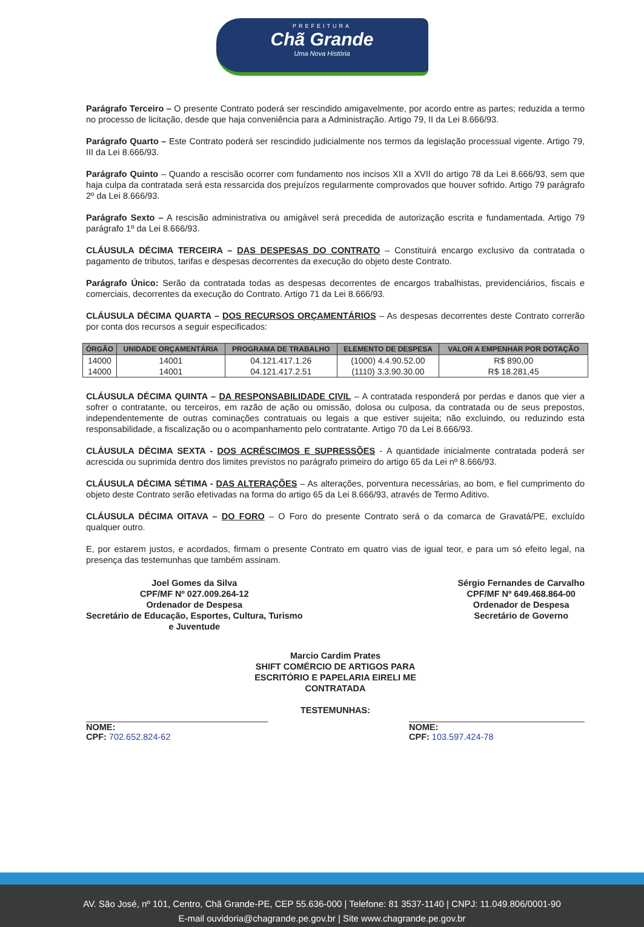PREFEITURA
Chã Grande
Uma Nova História
Parágrafo Terceiro – O presente Contrato poderá ser rescindido amigavelmente, por acordo entre as partes; reduzida a termo no processo de licitação, desde que haja conveniência para a Administração. Artigo 79, II da Lei 8.666/93.
Parágrafo Quarto – Este Contrato poderá ser rescindido judicialmente nos termos da legislação processual vigente. Artigo 79, III da Lei 8.666/93.
Parágrafo Quinto – Quando a rescisão ocorrer com fundamento nos incisos XII a XVII do artigo 78 da Lei 8.666/93, sem que haja culpa da contratada será esta ressarcida dos prejuízos regularmente comprovados que houver sofrido. Artigo 79 parágrafo 2º da Lei 8.666/93.
Parágrafo Sexto – A rescisão administrativa ou amigável será precedida de autorização escrita e fundamentada. Artigo 79 parágrafo 1º da Lei 8.666/93.
CLÁUSULA DÉCIMA TERCEIRA – DAS DESPESAS DO CONTRATO – Constituirá encargo exclusivo da contratada o pagamento de tributos, tarifas e despesas decorrentes da execução do objeto deste Contrato.
Parágrafo Único: Serão da contratada todas as despesas decorrentes de encargos trabalhistas, previdenciários, fiscais e comerciais, decorrentes da execução do Contrato. Artigo 71 da Lei 8.666/93.
CLÁUSULA DÉCIMA QUARTA – DOS RECURSOS ORÇAMENTÁRIOS – As despesas decorrentes deste Contrato correrão por conta dos recursos a seguir especificados:
| ÓRGÃO | UNIDADE ORÇAMENTÁRIA | PROGRAMA DE TRABALHO | ELEMENTO DE DESPESA | VALOR A EMPENHAR POR DOTAÇÃO |
| --- | --- | --- | --- | --- |
| 14000 | 14001 | 04.121.417.1.26 | (1000) 4.4.90.52.00 | R$ 890,00 |
| 14000 | 14001 | 04.121.417.2.51 | (1110) 3.3.90.30.00 | R$ 18.281,45 |
CLÁUSULA DÉCIMA QUINTA – DA RESPONSABILIDADE CIVIL – A contratada responderá por perdas e danos que vier a sofrer o contratante, ou terceiros, em razão de ação ou omissão, dolosa ou culposa, da contratada ou de seus prepostos, independentemente de outras cominações contratuais ou legais a que estiver sujeita; não excluindo, ou reduzindo esta responsabilidade, a fiscalização ou o acompanhamento pelo contratante. Artigo 70 da Lei 8.666/93.
CLÁUSULA DÉCIMA SEXTA - DOS ACRÉSCIMOS E SUPRESSÕES - A quantidade inicialmente contratada poderá ser acrescida ou suprimida dentro dos limites previstos no parágrafo primeiro do artigo 65 da Lei nº 8.666/93.
CLÁUSULA DÉCIMA SÉTIMA - DAS ALTERAÇÕES – As alterações, porventura necessárias, ao bom, e fiel cumprimento do objeto deste Contrato serão efetivadas na forma do artigo 65 da Lei 8.666/93, através de Termo Aditivo.
CLÁUSULA DÉCIMA OITAVA – DO FORO – O Foro do presente Contrato será o da comarca de Gravatá/PE, excluído qualquer outro.
E, por estarem justos, e acordados, firmam o presente Contrato em quatro vias de igual teor, e para um só efeito legal, na presença das testemunhas que também assinam.
Joel Gomes da Silva
CPF/MF Nº 027.009.264-12
Ordenador de Despesa
Secretário de Educação, Esportes, Cultura, Turismo
e Juventude
Sérgio Fernandes de Carvalho
CPF/MF Nº 649.468.864-00
Ordenador de Despesa
Secretário de Governo
Marcio Cardim Prates
SHIFT COMÉRCIO DE ARTIGOS PARA
ESCRITÓRIO E PAPELARIA EIRELI ME
CONTRATADA
TESTEMUNHAS:
NOME:
CPF: 702.652.824-62
NOME:
CPF: 103.597.424-78
AV. São José, nº 101, Centro, Chã Grande-PE, CEP 55.636-000 | Telefone: 81 3537-1140 | CNPJ: 11.049.806/0001-90
E-mail ouvidoria@chagrande.pe.gov.br | Site www.chagrande.pe.gov.br